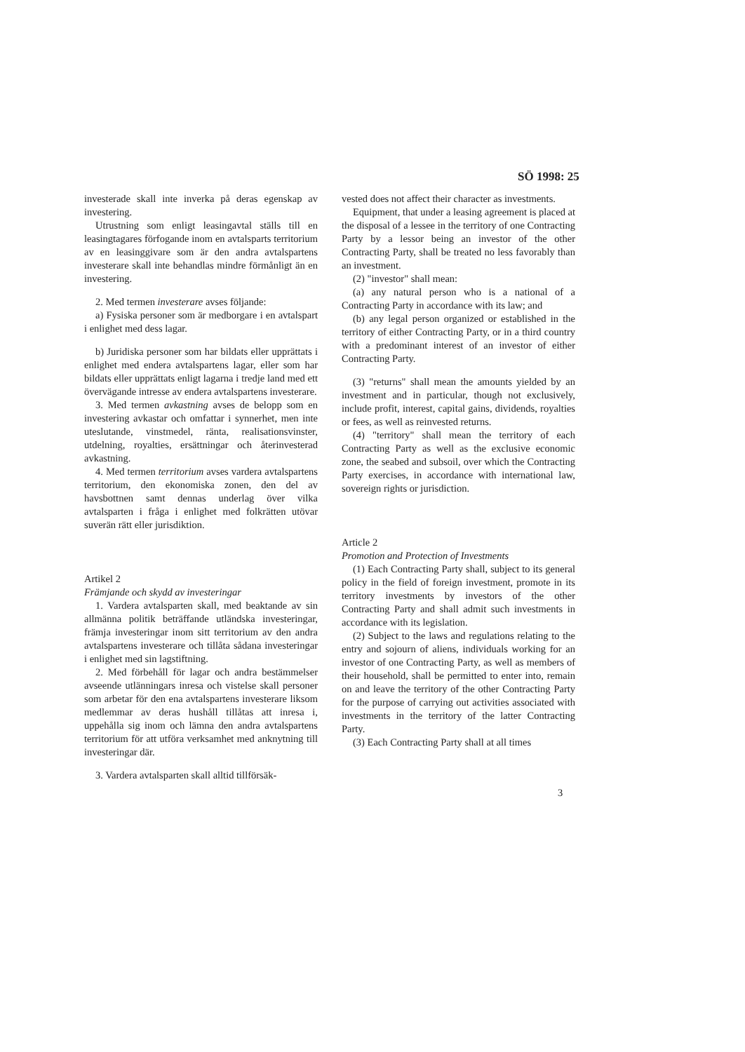SÖ 1998: 25
investerade skall inte inverka på deras egenskap av investering.
Utrustning som enligt leasingavtal ställs till en leasingtagares förfogande inom en avtalsparts territorium av en leasinggivare som är den andra avtalspartens investerare skall inte behandlas mindre förmånligt än en investering.
2. Med termen investerare avses följande:
a) Fysiska personer som är medborgare i en avtalspart i enlighet med dess lagar.
b) Juridiska personer som har bildats eller upprättats i enlighet med endera avtalspartens lagar, eller som har bildats eller upprättats enligt lagarna i tredje land med ett övervägande intresse av endera avtalspartens investerare.
3. Med termen avkastning avses de belopp som en investering avkastar och omfattar i synnerhet, men inte uteslutande, vinstmedel, ränta, realisationsvinster, utdelning, royalties, ersättningar och återinvesterad avkastning.
4. Med termen territorium avses vardera avtalspartens territorium, den ekonomiska zonen, den del av havsbottnen samt dennas underlag över vilka avtalsparten i fråga i enlighet med folkrätten utövar suverän rätt eller jurisdiktion.
Artikel 2
Främjande och skydd av investeringar
1. Vardera avtalsparten skall, med beaktande av sin allmänna politik beträffande utländska investeringar, främja investeringar inom sitt territorium av den andra avtalspartens investerare och tillåta sådana investeringar i enlighet med sin lagstiftning.
2. Med förbehåll för lagar och andra bestämmelser avseende utlänningars inresa och vistelse skall personer som arbetar för den ena avtalspartens investerare liksom medlemmar av deras hushåll tillåtas att inresa i, uppehålla sig inom och lämna den andra avtalspartens territorium för att utföra verksamhet med anknytning till investeringar där.
3. Vardera avtalsparten skall alltid tillförsäk-
vested does not affect their character as investments.
Equipment, that under a leasing agreement is placed at the disposal of a lessee in the territory of one Contracting Party by a lessor being an investor of the other Contracting Party, shall be treated no less favorably than an investment.
(2) "investor" shall mean:
(a) any natural person who is a national of a Contracting Party in accordance with its law; and
(b) any legal person organized or established in the territory of either Contracting Party, or in a third country with a predominant interest of an investor of either Contracting Party.
(3) "returns" shall mean the amounts yielded by an investment and in particular, though not exclusively, include profit, interest, capital gains, dividends, royalties or fees, as well as reinvested returns.
(4) "territory" shall mean the territory of each Contracting Party as well as the exclusive economic zone, the seabed and subsoil, over which the Contracting Party exercises, in accordance with international law, sovereign rights or jurisdiction.
Article 2
Promotion and Protection of Investments
(1) Each Contracting Party shall, subject to its general policy in the field of foreign investment, promote in its territory investments by investors of the other Contracting Party and shall admit such investments in accordance with its legislation.
(2) Subject to the laws and regulations relating to the entry and sojourn of aliens, individuals working for an investor of one Contracting Party, as well as members of their household, shall be permitted to enter into, remain on and leave the territory of the other Contracting Party for the purpose of carrying out activities associated with investments in the territory of the latter Contracting Party.
(3) Each Contracting Party shall at all times
3